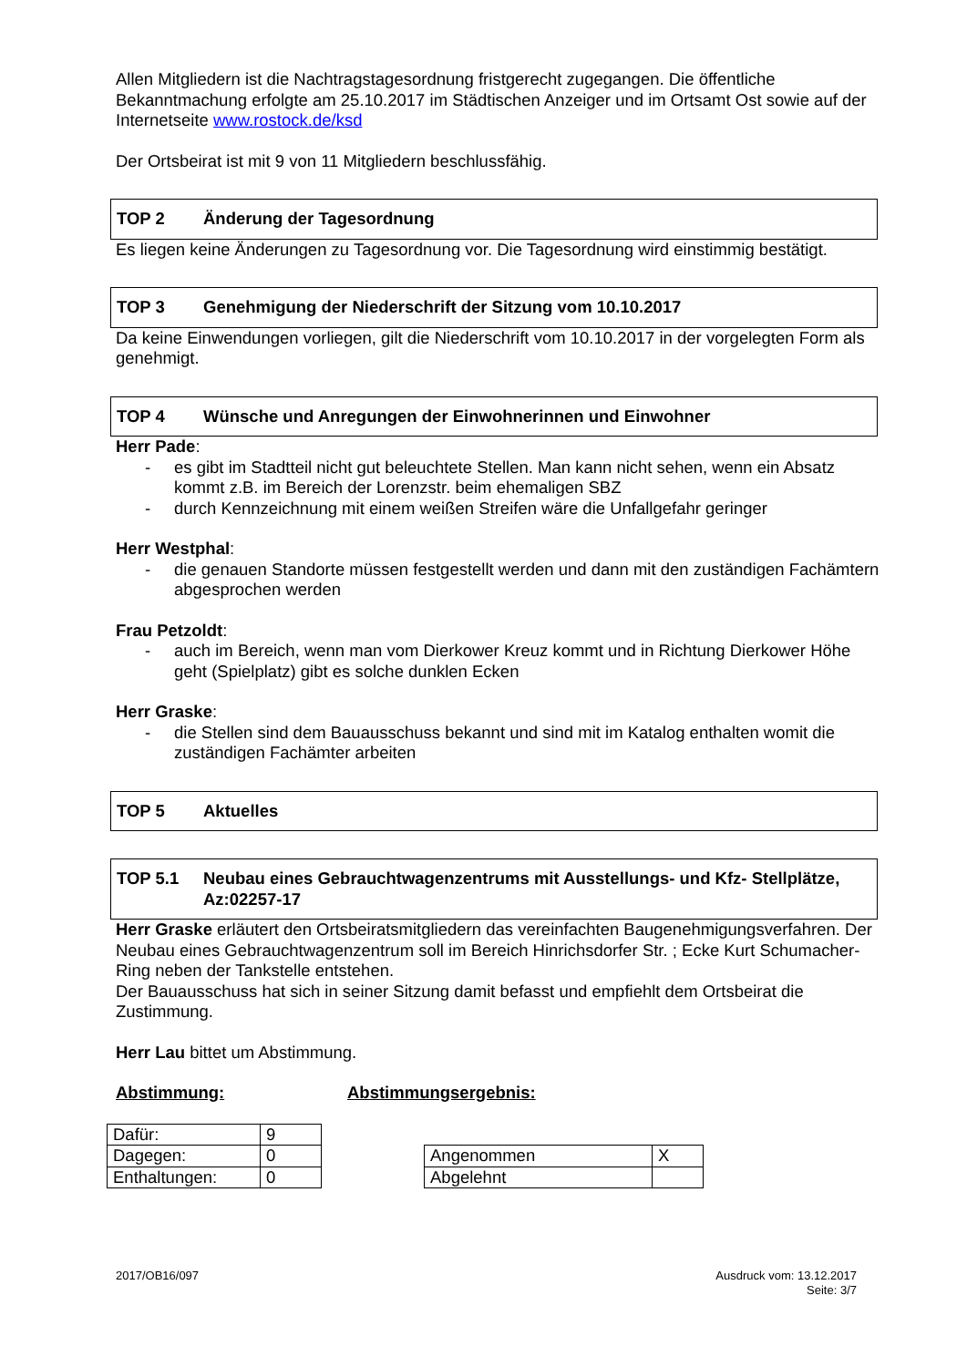Allen Mitgliedern ist die Nachtragstagesordnung fristgerecht zugegangen. Die öffentliche Bekanntmachung erfolgte am 25.10.2017 im Städtischen Anzeiger und im Ortsamt Ost sowie auf der Internetseite www.rostock.de/ksd
Der Ortsbeirat ist mit 9 von 11 Mitgliedern beschlussfähig.
TOP 2 Änderung der Tagesordnung
Es liegen keine Änderungen zu Tagesordnung vor. Die Tagesordnung wird einstimmig bestätigt.
TOP 3 Genehmigung der Niederschrift der Sitzung vom 10.10.2017
Da keine Einwendungen vorliegen, gilt die Niederschrift vom 10.10.2017 in der vorgelegten Form als genehmigt.
TOP 4 Wünsche und Anregungen der Einwohnerinnen und Einwohner
Herr Pade:
- es gibt im Stadtteil nicht gut beleuchtete Stellen. Man kann nicht sehen, wenn ein Absatz kommt z.B. im Bereich der Lorenzstr. beim ehemaligen SBZ
- durch Kennzeichnung mit einem weißen Streifen wäre die Unfallgefahr geringer
Herr Westphal:
- die genauen Standorte müssen festgestellt werden und dann mit den zuständigen Fachämtern abgesprochen werden
Frau Petzoldt:
- auch im Bereich, wenn man vom Dierkower Kreuz kommt und in Richtung Dierkower Höhe geht (Spielplatz) gibt es solche dunklen Ecken
Herr Graske:
- die Stellen sind dem Bauausschuss bekannt und sind mit im Katalog enthalten womit die zuständigen Fachämter arbeiten
TOP 5 Aktuelles
TOP 5.1 Neubau eines Gebrauchtwagenzentrums mit Ausstellungs- und Kfz- Stellplätze, Az:02257-17
Herr Graske erläutert den Ortsbeiratsmitgliedern das vereinfachten Baugenehmigungsverfahren. Der Neubau eines Gebrauchtwagenzentrum soll im Bereich Hinrichsdorfer Str. ; Ecke Kurt Schumacher-Ring neben der Tankstelle entstehen.
Der Bauausschuss hat sich in seiner Sitzung damit befasst und empfiehlt dem Ortsbeirat die Zustimmung.
Herr Lau bittet um Abstimmung.
Abstimmung: Abstimmungsergebnis:
| Dafür: | 9 |
| Dagegen: | 0 |
| Enthaltungen: | 0 |
| Angenommen | X |
| Abgelehnt | |
2017/OB16/097 Ausdruck vom: 13.12.2017
Seite: 3/7